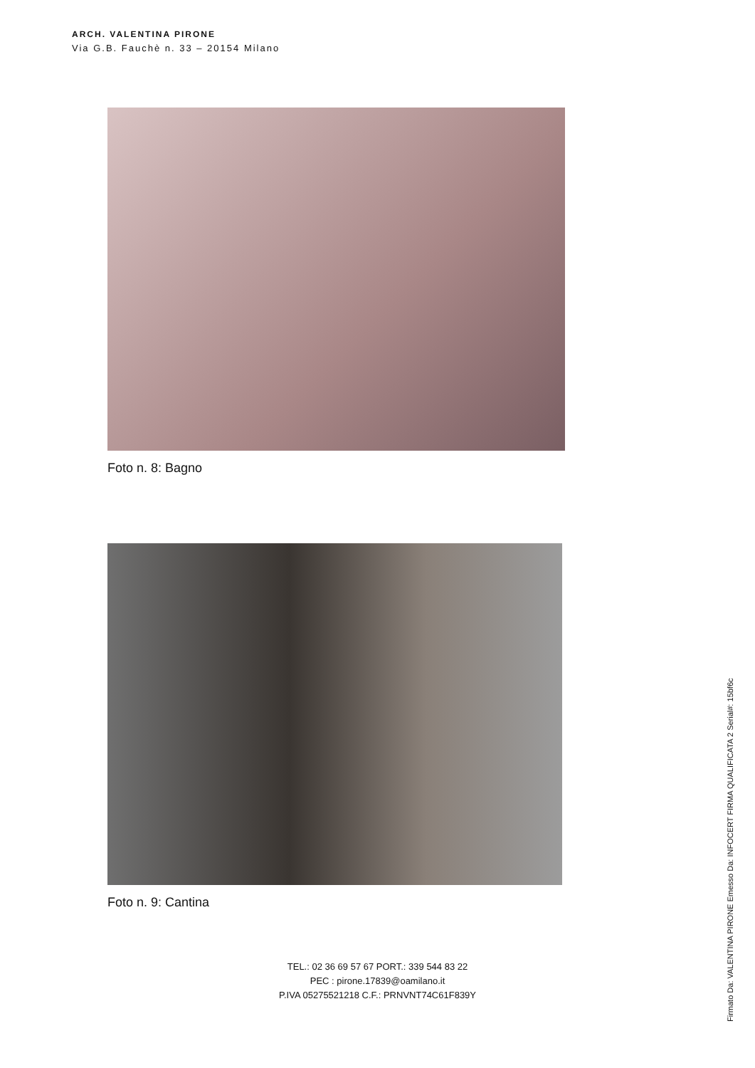ARCH. VALENTINA PIRONE
Via G.B. Fauchè n. 33 – 20154 Milano
Foto n. 8: Bagno
Foto n. 9: Cantina
TEL.: 02 36 69 57 67 PORT.: 339 544 83 22
PEC : pirone.17839@oamilano.it
P.IVA 05275521218 C.F.: PRNVNT74C61F839Y
Firmato Da: VALENTINA PIRONE Emesso Da: INFOCERT FIRMA QUALIFICATA 2 Serial#: 15bf6c